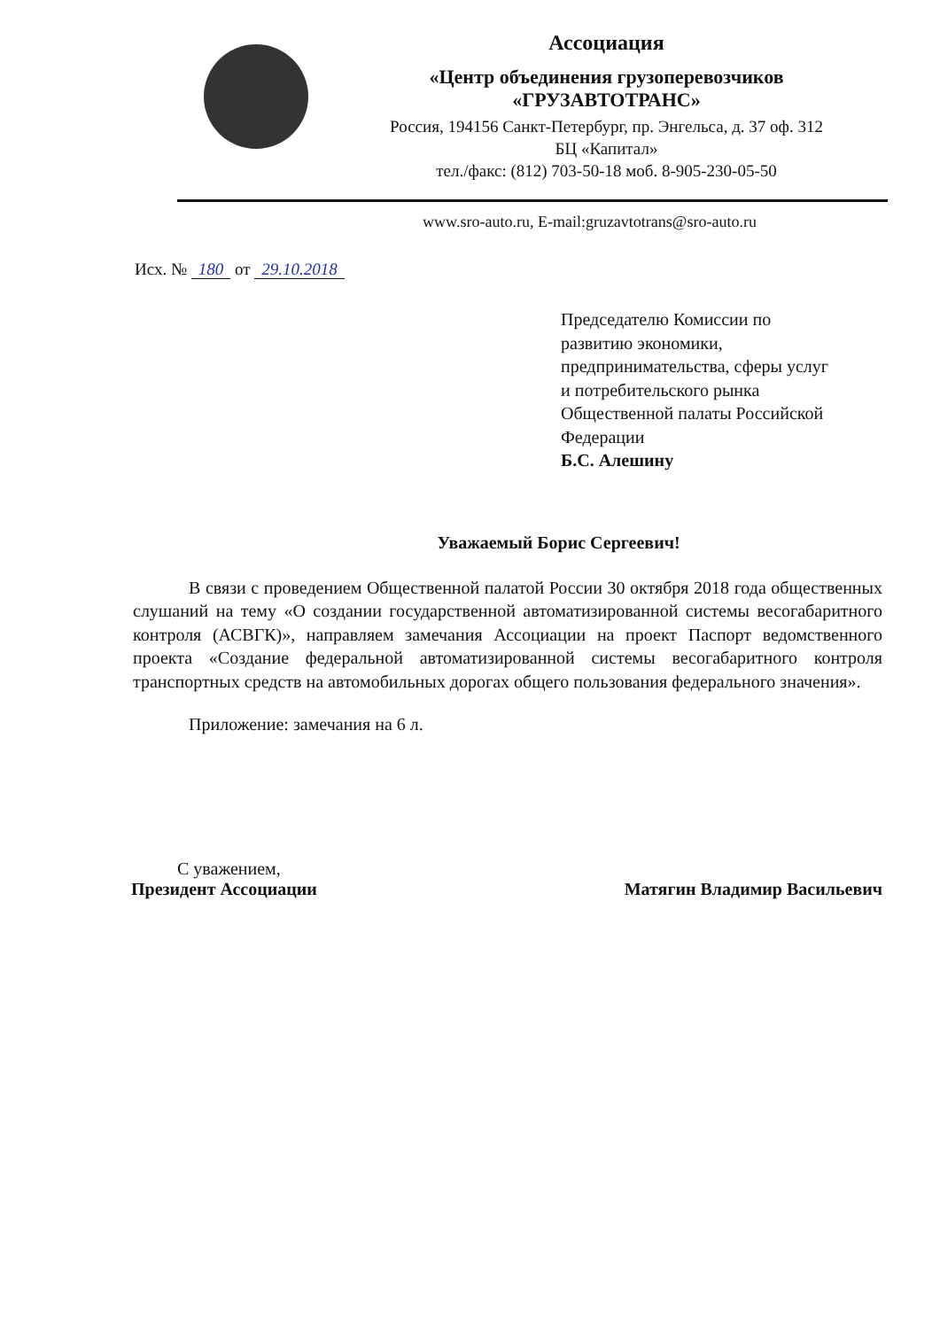Ассоциация
«Центр объединения грузоперевозчиков
«ГРУЗАВТОТРАНС»
Россия, 194156 Санкт-Петербург, пр. Энгельса, д. 37 оф. 312
БЦ «Капитал»
тел./факс: (812) 703-50-18 моб. 8-905-230-05-50
www.sro-auto.ru, E-mail:gruzavtotrans@sro-auto.ru
Исх. № 180 от 29.10.2018
Председателю Комиссии по
развитию экономики,
предпринимательства, сферы услуг
и потребительского рынка
Общественной палаты Российской
Федерации
Б.С. Алешину
Уважаемый Борис Сергеевич!
В связи с проведением Общественной палатой России 30 октября 2018 года общественных слушаний на тему «О создании государственной автоматизированной системы весогабаритного контроля (АСВГК)», направляем замечания Ассоциации на проект Паспорт ведомственного проекта «Создание федеральной автоматизированной системы весогабаритного контроля транспортных средств на автомобильных дорогах общего пользования федерального значения».
Приложение: замечания на 6 л.
С уважением,
Президент Ассоциации
Матягин Владимир Васильевич